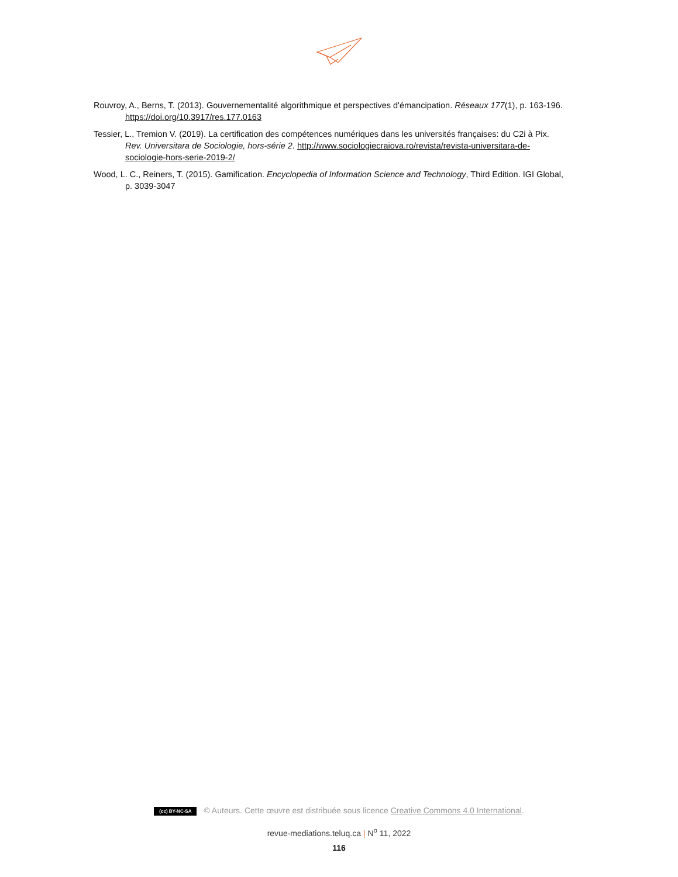Rouvroy, A., Berns, T. (2013). Gouvernementalité algorithmique et perspectives d'émancipation. Réseaux 177(1), p. 163-196. https://doi.org/10.3917/res.177.0163
Tessier, L., Tremion V. (2019). La certification des compétences numériques dans les universités françaises: du C2i à Pix. Rev. Universitara de Sociologie, hors-série 2. http://www.sociologiecraiova.ro/revista/revista-universitara-de-sociologie-hors-serie-2019-2/
Wood, L. C., Reiners, T. (2015). Gamification. Encyclopedia of Information Science and Technology, Third Edition. IGI Global, p. 3039-3047
(cc) BY-NC-SA © Auteurs. Cette œuvre est distribuée sous licence Creative Commons 4.0 International.
revue-mediations.teluq.ca | N<sup>o</sup> 11, 2022
116